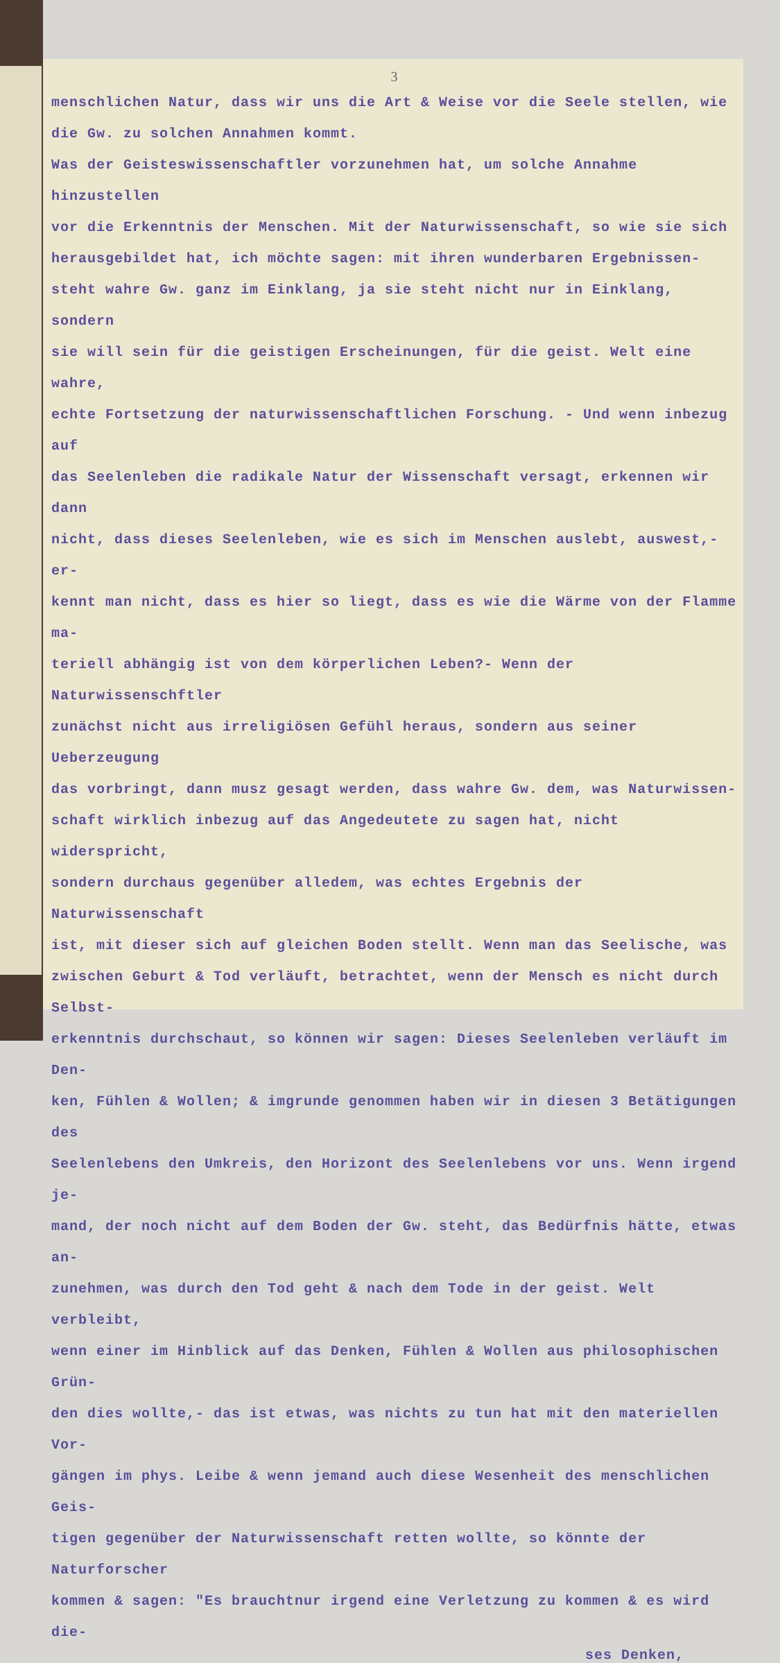3
menschlichen Natur, dass wir uns die Art & Weise vor die Seele stellen, wie
die Gw. zu solchen Annahmen kommt.
Was der Geisteswissenschaftler vorzunehmen hat, um solche Annahme hinzustellen
vor die Erkenntnis der Menschen. Mit der Naturwissenschaft, so wie sie sich
herausgebildet hat, ich möchte sagen: mit ihren wunderbaren Ergebnissen-
steht wahre Gw. ganz im Einklang, ja sie steht nicht nur in Einklang, sondern
sie will sein für die geistigen Erscheinungen, für die geist. Welt eine wahre,
echte Fortsetzung der naturwissenschaftlichen Forschung. - Und wenn inbezug auf
das Seelenleben die radikale Natur der Wissenschaft versagt, erkennen wir dann
nicht, dass dieses Seelenleben, wie es sich im Menschen auslebt, auswest,- er-
kennt man nicht, dass es hier so liegt, dass es wie die Wärme von der Flamme ma-
teriell abhängig ist von dem körperlichen Leben?- Wenn der Naturwissenschftler
zunächst nicht aus irreligiösen Gefühl heraus, sondern aus seiner Ueberzeugung
das vorbringt, dann musz gesagt werden, dass wahre Gw. dem, was Naturwissen-
schaft wirklich inbezug auf das Angedeutete zu sagen hat, nicht widerspricht,
sondern durchaus gegenüber alledem, was echtes Ergebnis der Naturwissenschaft
ist, mit dieser sich auf gleichen Boden stellt. Wenn man das Seelische, was
zwischen Geburt & Tod verläuft, betrachtet, wenn der Mensch es nicht durch Selbst-
erkenntnis durchschaut, so können wir sagen: Dieses Seelenleben verläuft im Den-
ken, Fühlen & Wollen; & imgrunde genommen haben wir in diesen 3 Betätigungen des
Seelenlebens den Umkreis, den Horizont des Seelenlebens vor uns. Wenn irgend je-
mand, der noch nicht auf dem Boden der Gw. steht, das Bedürfnis hätte, etwas an-
zunehmen, was durch den Tod geht & nach dem Tode in der geist. Welt verbleibt,
wenn einer im Hinblick auf das Denken, Fühlen & Wollen aus philosophischen Grün-
den dies wollte,- das ist etwas, was nichts zu tun hat mit den materiellen Vor-
gängen im phys. Leibe & wenn jemand auch diese Wesenheit des menschlichen Geis-
tigen gegenüber der Naturwissenschaft retten wollte, so könnte der Naturforscher
kommen & sagen: "Es brauchtnur irgend eine Verletzung zu kommen & es wird die-
ses Denken,